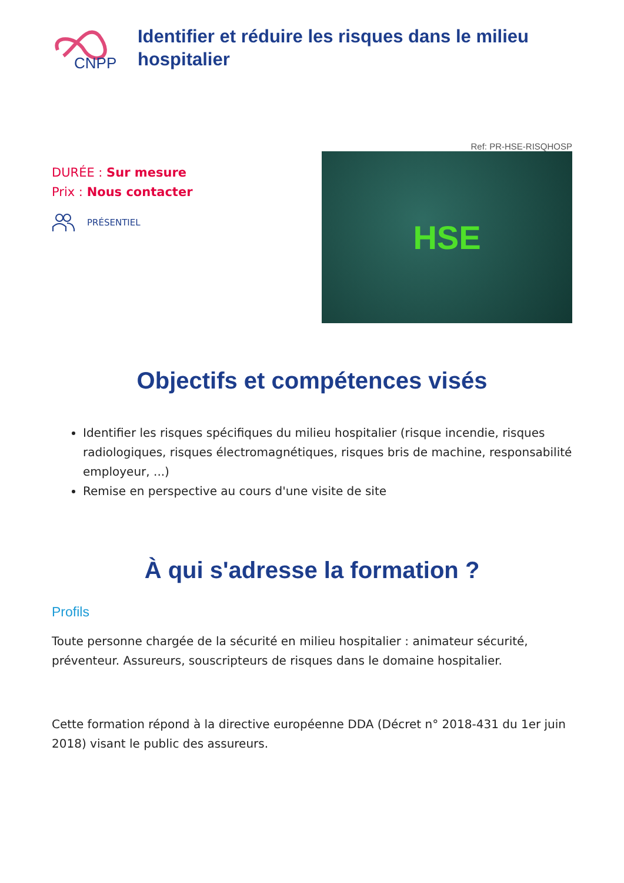CNPP
Identifier et réduire les risques dans le milieu hospitalier
Ref: PR-HSE-RISQHOSP
DURÉE : Sur mesure
Prix : Nous contacter
PRÉSENTIEL
HSE
Objectifs et compétences visés
Identifier les risques spécifiques du milieu hospitalier (risque incendie, risques radiologiques, risques électromagnétiques, risques bris de machine, responsabilité employeur, ...)
Remise en perspective au cours d'une visite de site
À qui s'adresse la formation ?
Profils
Toute personne chargée de la sécurité en milieu hospitalier : animateur sécurité, préventeur. Assureurs, souscripteurs de risques dans le domaine hospitalier.
Cette formation répond à la directive européenne DDA (Décret n° 2018-431 du 1er juin 2018) visant le public des assureurs.